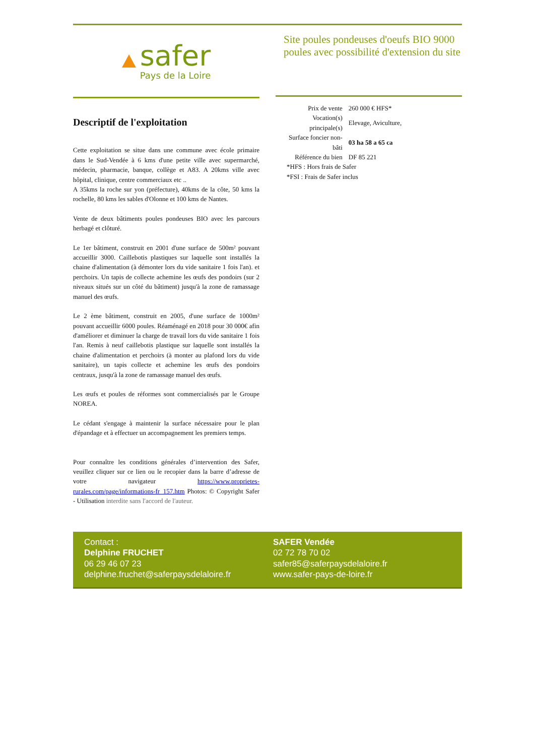safer
Pays de la Loire
Site poules pondeuses d'oeufs BIO 9000 poules avec possibilité d'extension du site
Descriptif de l'exploitation
Cette exploitation se situe dans une commune avec école primaire dans le Sud-Vendée à 6 kms d'une petite ville avec supermarché, médecin, pharmacie, banque, collège et A83. A 20kms ville avec hôpital, clinique, centre commerciaux etc ..
A 35kms la roche sur yon (préfecture), 40kms de la côte, 50 kms la rochelle, 80 kms les sables d'Olonne et 100 kms de Nantes.
Vente de deux bâtiments poules pondeuses BIO avec les parcours herbagé et clôturé.
Le 1er bâtiment, construit en 2001 d'une surface de 500m² pouvant accueillir 3000. Caillebotis plastiques sur laquelle sont installés la chaine d'alimentation (à démonter lors du vide sanitaire 1 fois l'an). et perchoirs. Un tapis de collecte achemine les œufs des pondoirs (sur 2 niveaux situés sur un côté du bâtiment) jusqu'à la zone de ramassage manuel des œufs.
Le 2 ème bâtiment, construit en 2005, d'une surface de 1000m² pouvant accueillir 6000 poules. Réaménagé en 2018 pour 30 000€ afin d'améliorer et diminuer la charge de travail lors du vide sanitaire 1 fois l'an. Remis à neuf caillebotis plastique sur laquelle sont installés la chaine d'alimentation et perchoirs (à monter au plafond lors du vide sanitaire), un tapis collecte et achemine les œufs des pondoirs centraux, jusqu'à la zone de ramassage manuel des œufs.
Les œufs et poules de réformes sont commercialisés par le Groupe NOREA.
Le cédant s'engage à maintenir la surface nécessaire pour le plan d'épandage et à effectuer un accompagnement les premiers temps.
Pour connaître les conditions générales d’intervention des Safer, veuillez cliquer sur ce lien ou le recopier dans la barre d’adresse de votre navigateur https://www.proprietes-rurales.com/page/informations-fr_157.htm Photos: © Copyright Safer - Utilisation interdite sans l'accord de l'auteur.
| Prix de vente | 260 000 € HFS* |
| Vocation(s) principale(s) | Elevage, Aviculture, |
| Surface foncier non- bâti | 03 ha 58 a 65 ca |
| Référence du bien | DF 85 221 |
*HFS : Hors frais de Safer
*FSI : Frais de Safer inclus
Contact :
Delphine FRUCHET
06 29 46 07 23
delphine.fruchet@saferpaysdelaloire.fr
SAFER Vendée
02 72 78 70 02
safer85@saferpaysdelaloire.fr
www.safer-pays-de-loire.fr